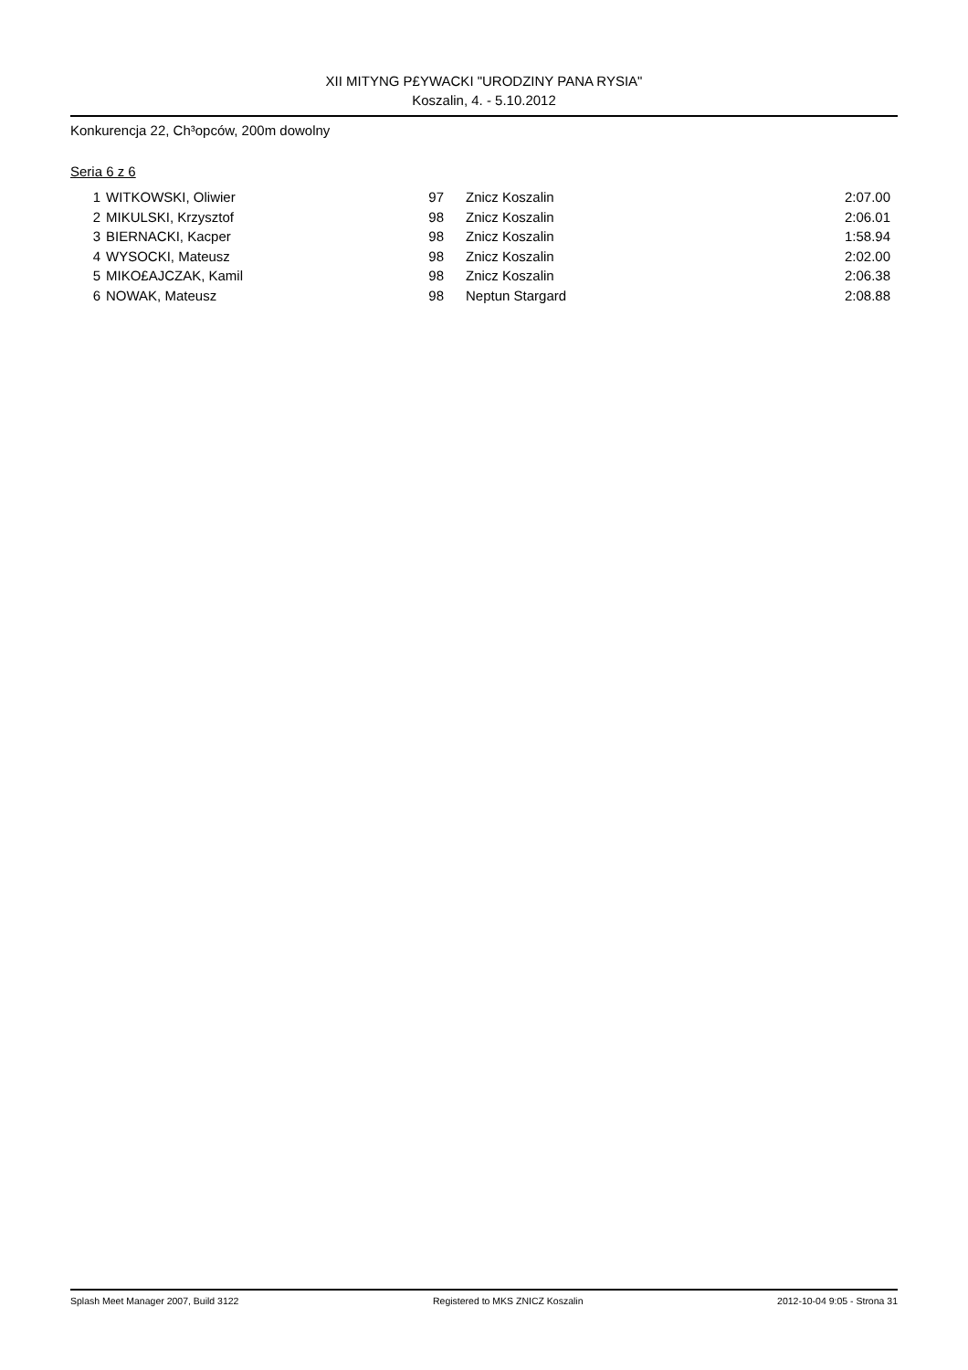XII MITYNG P£YWACKI "URODZINY PANA RYSIA"
Koszalin, 4. - 5.10.2012
Konkurencja 22, Ch³opców, 200m dowolny
Seria 6 z 6
| 1 | WITKOWSKI, Oliwier | 97 | Znicz Koszalin | 2:07.00 |
| 2 | MIKULSKI, Krzysztof | 98 | Znicz Koszalin | 2:06.01 |
| 3 | BIERNACKI, Kacper | 98 | Znicz Koszalin | 1:58.94 |
| 4 | WYSOCKI, Mateusz | 98 | Znicz Koszalin | 2:02.00 |
| 5 | MIKO£AJCZAK, Kamil | 98 | Znicz Koszalin | 2:06.38 |
| 6 | NOWAK, Mateusz | 98 | Neptun Stargard | 2:08.88 |
Splash Meet Manager 2007, Build 3122 Registered to MKS ZNICZ Koszalin 2012-10-04 9:05 - Strona 31